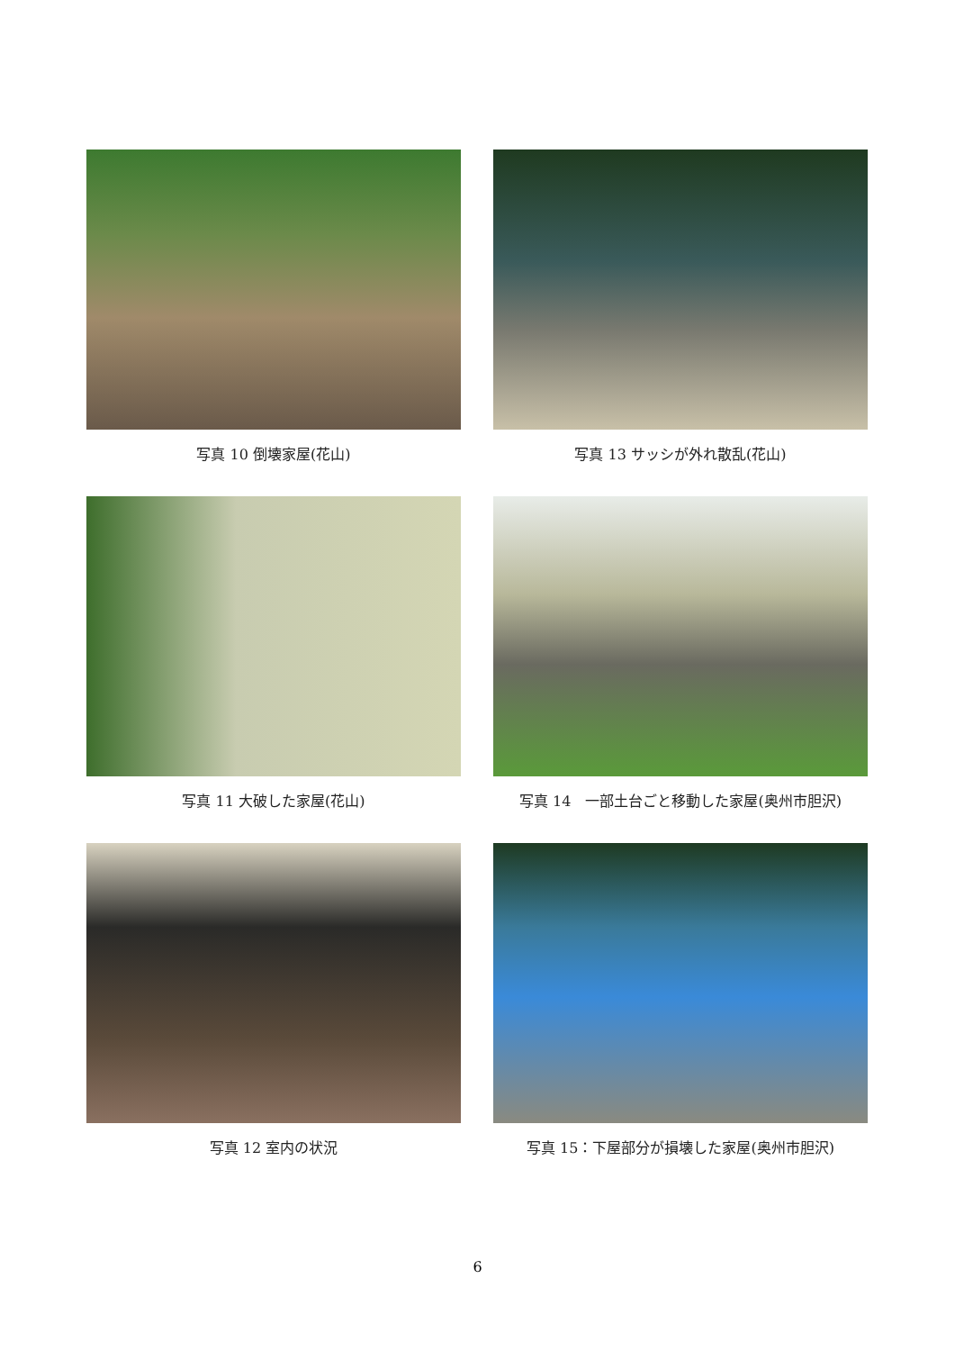写真 10 倒壊家屋(花山)
写真 13 サッシが外れ散乱(花山)
写真 11 大破した家屋(花山)
写真 14　一部土台ごと移動した家屋(奥州市胆沢)
写真 12 室内の状況
写真 15：下屋部分が損壊した家屋(奥州市胆沢)
6